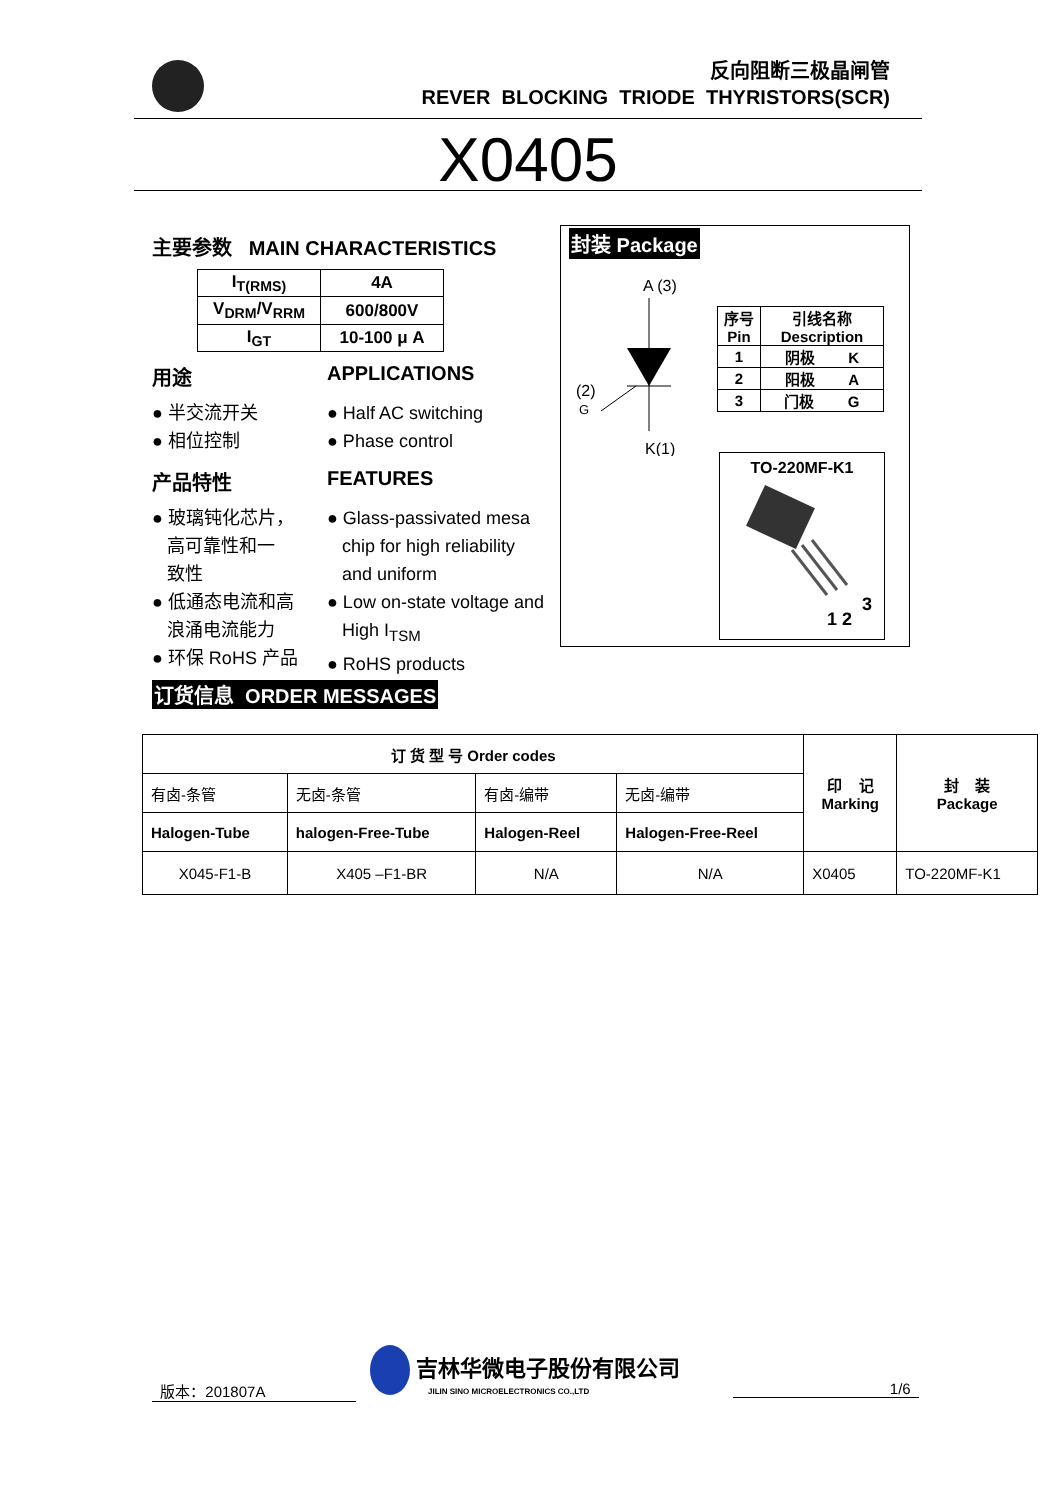反向阻断三极晶闸管
REVER BLOCKING TRIODE THYRISTORS(SCR)
X0405
主要参数 MAIN CHARACTERISTICS
| I<sub>T(RMS)</sub> | 4A |
| V<sub>DRM</sub>/V<sub>RRM</sub> | 600/800V |
| I<sub>GT</sub> | 10-100 μ A |
用途 APPLICATIONS
● 半交流开关
● 相位控制
● Half AC switching
● Phase control
产品特性 FEATURES
● 玻璃钝化芯片，
高可靠性和一
致性
● 低通态电流和高
浪涌电流能力
● 环保 RoHS 产品
● Glass-passivated mesa
chip for high reliability
and uniform
● Low on-state voltage and
High I<sub>TSM</sub>
● RoHS products
封装 Package
A (3)
(2)
G
K(1)
| 序号 Pin | 引线名称 Description |
| 1 | 阴极 K |
| 2 | 阳极 A |
| 3 | 门极 G |
TO-220MF-K1
1 2
3
订货信息 ORDER MESSAGES
| 订 货 型 号 Order codes | | | | 印 记 Marking | 封 装 Package |
| 有卤-条管 | 无卤-条管 | 有卤-编带 | 无卤-编带 | | |
| Halogen-Tube | halogen-Free-Tube | Halogen-Reel | Halogen-Free-Reel | | |
| X045-F1-B | X405 –F1-BR | N/A | N/A | X0405 | TO-220MF-K1 |
版本：201807A
吉林华微电子股份有限公司
JILIN SINO MICROELECTRONICS CO.,LTD
1/6